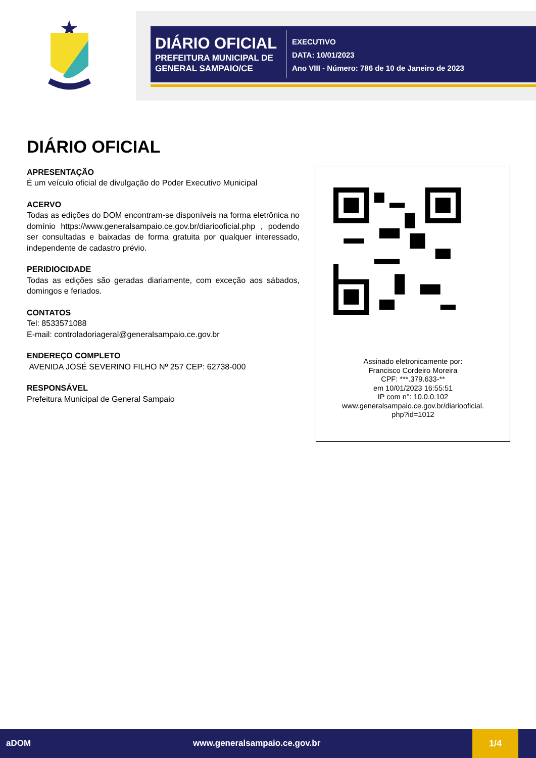DIÁRIO OFICIAL
PREFEITURA MUNICIPAL DE GENERAL SAMPAIO/CE
EXECUTIVO
DATA: 10/01/2023
Ano VIII - Número: 786 de 10 de Janeiro de 2023
DIÁRIO OFICIAL
APRESENTAÇÃO
É um veículo oficial de divulgação do Poder Executivo Municipal
ACERVO
Todas as edições do DOM encontram-se disponíveis na forma eletrônica no domínio https://www.generalsampaio.ce.gov.br/diariooficial.php , podendo ser consultadas e baixadas de forma gratuita por qualquer interessado, independente de cadastro prévio.
PERIDIOCIDADE
Todas as edições são geradas diariamente, com exceção aos sábados, domingos e feriados.
CONTATOS
Tel: 8533571088
E-mail: controladoriageral@generalsampaio.ce.gov.br
ENDEREÇO COMPLETO
AVENIDA JOSÉ SEVERINO FILHO Nº 257 CEP: 62738-000
RESPONSÁVEL
Prefeitura Municipal de General Sampaio
Assinado eletronicamente por:
Francisco Cordeiro Moreira
CPF: ***.379.633-**
em 10/01/2023 16:55:51
IP com n°: 10.0.0.102
www.generalsampaio.ce.gov.br/diariooficial.
php?id=1012
aDOM www.generalsampaio.ce.gov.br
1/4